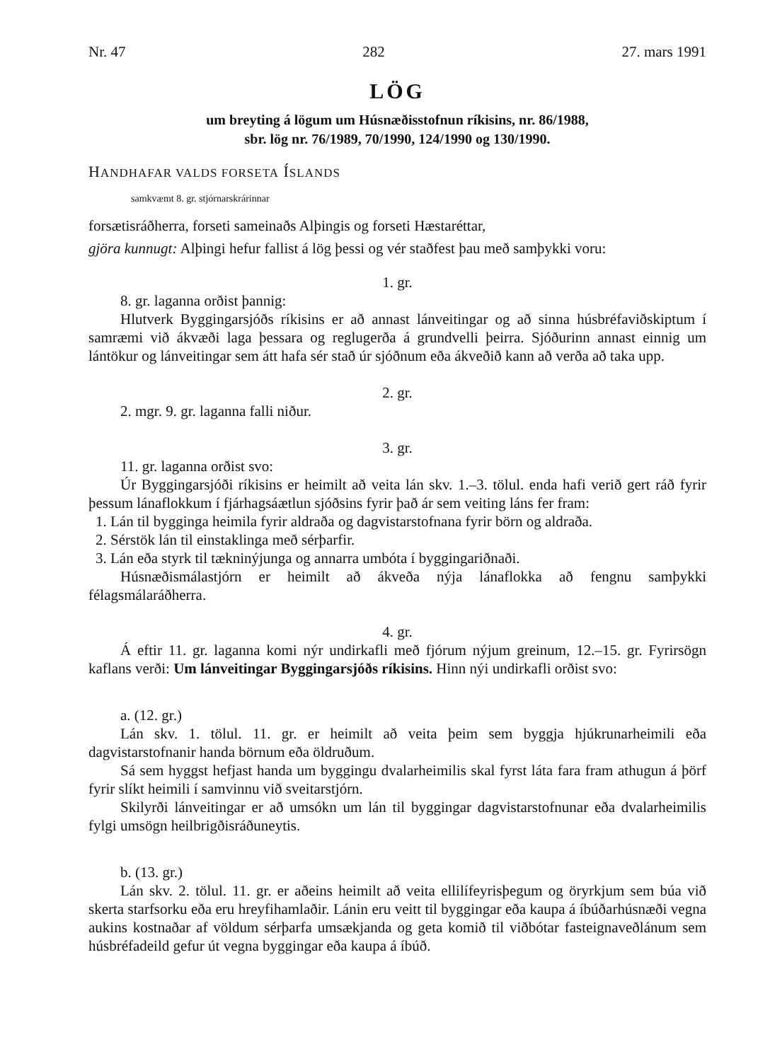Nr. 47 282 27. mars 1991
LÖG
um breyting á lögum um Húsnæðisstofnun ríkisins, nr. 86/1988,
sbr. lög nr. 76/1989, 70/1990, 124/1990 og 130/1990.
HANDHAFAR VALDS FORSETA ÍSLANDS
samkvæmt 8. gr. stjórnarskrárinnar
forsætisráðherra, forseti sameinaðs Alþingis og forseti Hæstaréttar,
gjöra kunnugt: Alþingi hefur fallist á lög þessi og vér staðfest þau með samþykki voru:
1. gr.
8. gr. laganna orðist þannig:
Hlutverk Byggingarsjóðs ríkisins er að annast lánveitingar og að sinna húsbréfaviðskiptum í samræmi við ákvæði laga þessara og reglugerða á grundvelli þeirra. Sjóðurinn annast einnig um lántökur og lánveitingar sem átt hafa sér stað úr sjóðnum eða ákveðið kann að verða að taka upp.
2. gr.
2. mgr. 9. gr. laganna falli niður.
3. gr.
11. gr. laganna orðist svo:
Úr Byggingarsjóði ríkisins er heimilt að veita lán skv. 1.–3. tölul. enda hafi verið gert ráð fyrir þessum lánaflokkum í fjárhagsáætlun sjóðsins fyrir það ár sem veiting láns fer fram:
1. Lán til bygginga heimila fyrir aldraða og dagvistarstofnana fyrir börn og aldraða.
2. Sérstök lán til einstaklinga með sérþarfir.
3. Lán eða styrk til tækninýjunga og annarra umbóta í byggingariðnaði.
Húsnæðismálastjórn er heimilt að ákveða nýja lánaflokka að fengnu samþykki félagsmálaráðherra.
4. gr.
Á eftir 11. gr. laganna komi nýr undirkafli með fjórum nýjum greinum, 12.–15. gr. Fyrirsögn kaflans verði: Um lánveitingar Byggingarsjóðs ríkisins. Hinn nýi undirkafli orðist svo:
a. (12. gr.)
Lán skv. 1. tölul. 11. gr. er heimilt að veita þeim sem byggja hjúkrunarheimili eða dagvistarstofnanir handa börnum eða öldruðum.
Sá sem hyggst hefjast handa um byggingu dvalarheimilis skal fyrst láta fara fram athugun á þörf fyrir slíkt heimili í samvinnu við sveitarstjórn.
Skilyrði lánveitingar er að umsókn um lán til byggingar dagvistarstofnunar eða dvalarheimilis fylgi umsögn heilbrigðisráðuneytis.
b. (13. gr.)
Lán skv. 2. tölul. 11. gr. er aðeins heimilt að veita ellilífeyrisþegum og öryrkjum sem búa við skerta starfsorku eða eru hreyfihamlaðir. Lánin eru veitt til byggingar eða kaupa á íbúðarhúsnæði vegna aukins kostnaðar af völdum sérþarfa umsækjanda og geta komið til viðbótar fasteignaveðlánum sem húsbréfadeild gefur út vegna byggingar eða kaupa á íbúð.